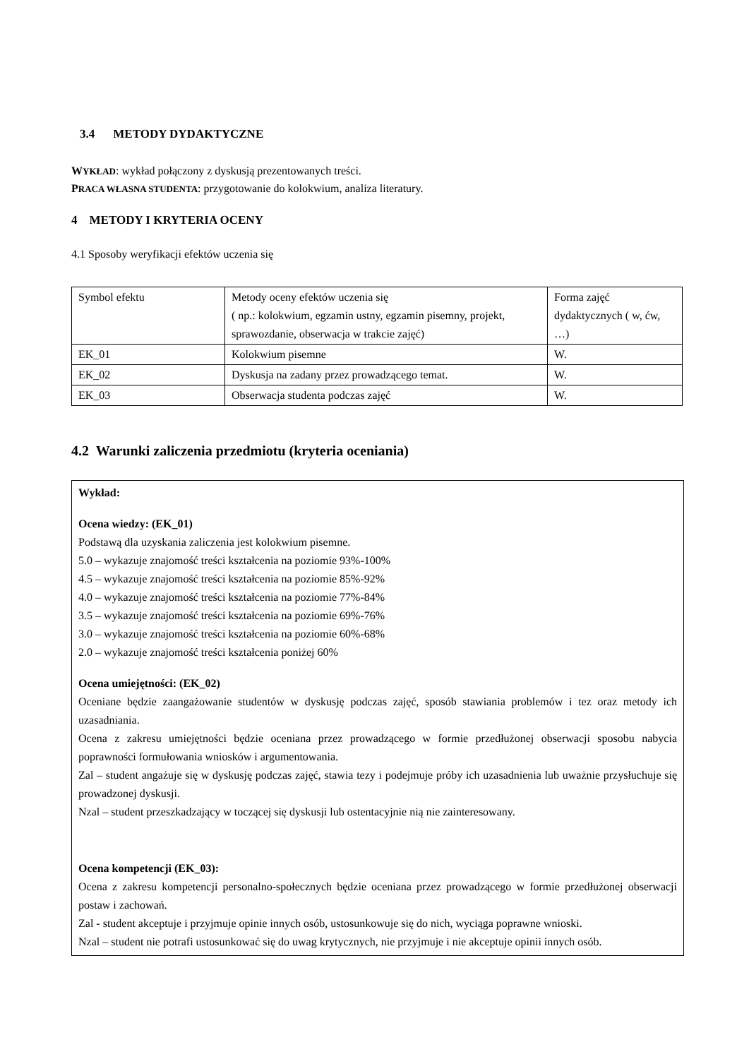3.4 METODY DYDAKTYCZNE
WYKŁAD: wykład połączony z dyskusją prezentowanych treści.
PRACA WŁASNA STUDENTA: przygotowanie do kolokwium, analiza literatury.
4 METODY I KRYTERIA OCENY
4.1 Sposoby weryfikacji efektów uczenia się
| Symbol efektu | Metody oceny efektów uczenia się ( np.: kolokwium, egzamin ustny, egzamin pisemny, projekt, sprawozdanie, obserwacja w trakcie zajęć) | Forma zajęć dydaktycznych ( w, ćw, …) |
| EK_01 | Kolokwium pisemne | W. |
| EK_02 | Dyskusja na zadany przez prowadzącego temat. | W. |
| EK_03 | Obserwacja studenta podczas zajęć | W. |
4.2 Warunki zaliczenia przedmiotu (kryteria oceniania)
Wykład:
Ocena wiedzy: (EK_01)
Podstawą dla uzyskania zaliczenia jest kolokwium pisemne.
5.0 – wykazuje znajomość treści kształcenia na poziomie 93%-100%
4.5 – wykazuje znajomość treści kształcenia na poziomie 85%-92%
4.0 – wykazuje znajomość treści kształcenia na poziomie 77%-84%
3.5 – wykazuje znajomość treści kształcenia na poziomie 69%-76%
3.0 – wykazuje znajomość treści kształcenia na poziomie 60%-68%
2.0 – wykazuje znajomość treści kształcenia poniżej 60%
Ocena umiejętności: (EK_02)
Oceniane będzie zaangażowanie studentów w dyskusję podczas zajęć, sposób stawiania problemów i tez oraz metody ich uzasadniania.
Ocena z zakresu umiejętności będzie oceniana przez prowadzącego w formie przedłużonej obserwacji sposobu nabycia poprawności formułowania wniosków i argumentowania.
Zal – student angażuje się w dyskusję podczas zajęć, stawia tezy i podejmuje próby ich uzasadnienia lub uważnie przysłuchuje się prowadzonej dyskusji.
Nzal – student przeszkadzający w toczącej się dyskusji lub ostentacyjnie nią nie zainteresowany.
Ocena kompetencji (EK_03):
Ocena z zakresu kompetencji personalno-społecznych będzie oceniana przez prowadzącego w formie przedłużonej obserwacji postaw i zachowań.
Zal - student akceptuje i przyjmuje opinie innych osób, ustosunkowuje się do nich, wyciąga poprawne wnioski.
Nzal – student nie potrafi ustosunkować się do uwag krytycznych, nie przyjmuje i nie akceptuje opinii innych osób.